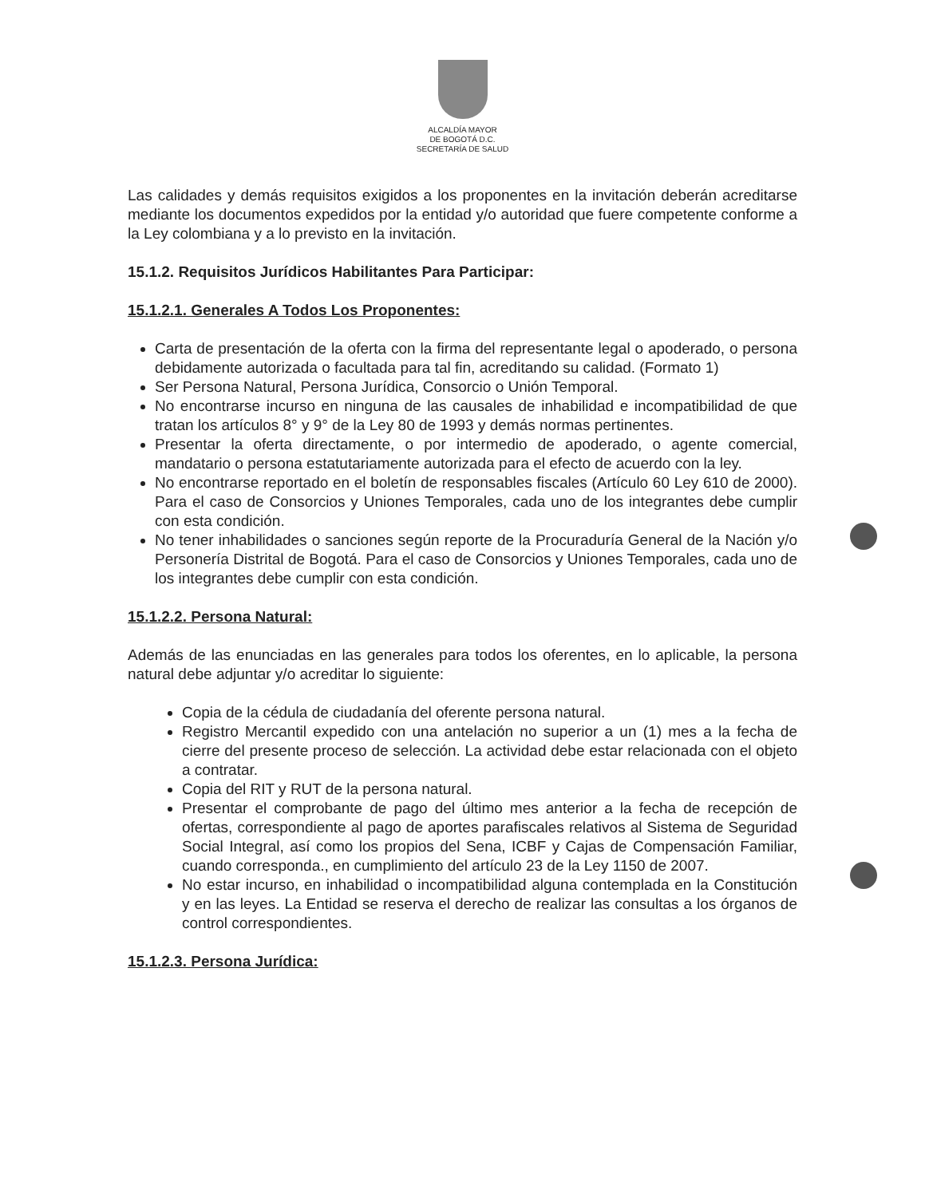ALCALDÍA MAYOR
DE BOGOTÁ D.C.
SECRETARÍA DE SALUD
Las calidades y demás requisitos exigidos a los proponentes en la invitación deberán acreditarse mediante los documentos expedidos por la entidad y/o autoridad que fuere competente conforme a la Ley colombiana y a lo previsto en la invitación.
15.1.2. Requisitos Jurídicos Habilitantes Para Participar:
15.1.2.1. Generales A Todos Los Proponentes:
Carta de presentación de la oferta con la firma del representante legal o apoderado, o persona debidamente autorizada o facultada para tal fin, acreditando su calidad. (Formato 1)
Ser Persona Natural, Persona Jurídica, Consorcio o Unión Temporal.
No encontrarse incurso en ninguna de las causales de inhabilidad e incompatibilidad de que tratan los artículos 8° y 9° de la Ley 80 de 1993 y demás normas pertinentes.
Presentar la oferta directamente, o por intermedio de apoderado, o agente comercial, mandatario o persona estatutariamente autorizada para el efecto de acuerdo con la ley.
No encontrarse reportado en el boletín de responsables fiscales (Artículo 60 Ley 610 de 2000). Para el caso de Consorcios y Uniones Temporales, cada uno de los integrantes debe cumplir con esta condición.
No tener inhabilidades o sanciones según reporte de la Procuraduría General de la Nación y/o Personería Distrital de Bogotá. Para el caso de Consorcios y Uniones Temporales, cada uno de los integrantes debe cumplir con esta condición.
15.1.2.2. Persona Natural:
Además de las enunciadas en las generales para todos los oferentes, en lo aplicable, la persona natural debe adjuntar y/o acreditar lo siguiente:
Copia de la cédula de ciudadanía del oferente persona natural.
Registro Mercantil expedido con una antelación no superior a un (1) mes a la fecha de cierre del presente proceso de selección. La actividad debe estar relacionada con el objeto a contratar.
Copia del RIT y RUT de la persona natural.
Presentar el comprobante de pago del último mes anterior a la fecha de recepción de ofertas, correspondiente al pago de aportes parafiscales relativos al Sistema de Seguridad Social Integral, así como los propios del Sena, ICBF y Cajas de Compensación Familiar, cuando corresponda., en cumplimiento del artículo 23 de la Ley 1150 de 2007.
No estar incurso, en inhabilidad o incompatibilidad alguna contemplada en la Constitución y en las leyes. La Entidad se reserva el derecho de realizar las consultas a los órganos de control correspondientes.
15.1.2.3. Persona Jurídica: